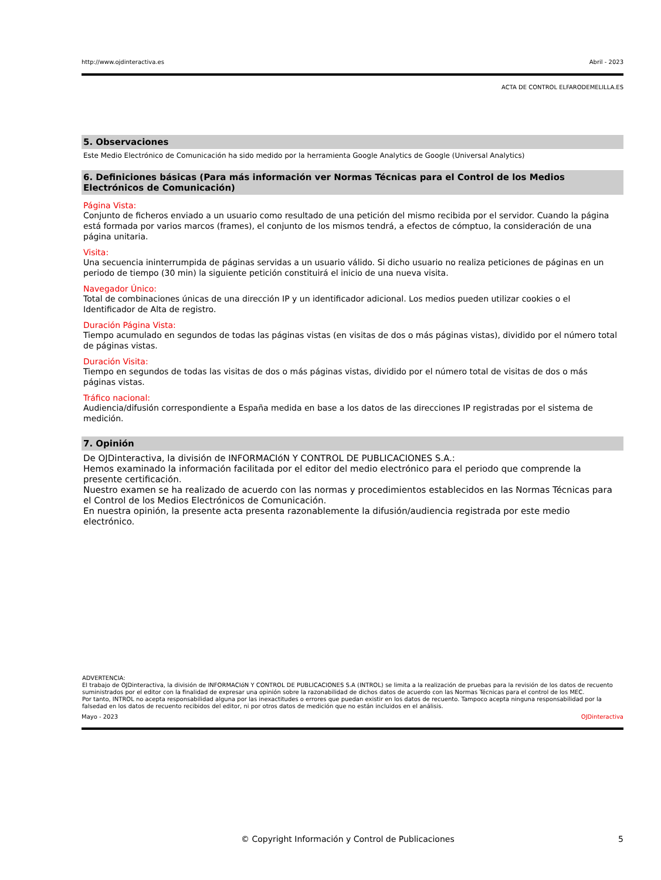http://www.ojdinteractiva.es Abril - 2023
ACTA DE CONTROL ELFARODEMELILLA.ES
5. Observaciones
Este Medio Electrónico de Comunicación ha sido medido por la herramienta Google Analytics de Google (Universal Analytics)
6. Definiciones básicas (Para más información ver Normas Técnicas para el Control de los Medios Electrónicos de Comunicación)
Página Vista:
Conjunto de ficheros enviado a un usuario como resultado de una petición del mismo recibida por el servidor. Cuando la página está formada por varios marcos (frames), el conjunto de los mismos tendrá, a efectos de cómptuo, la consideración de una página unitaria.
Visita:
Una secuencia ininterrumpida de páginas servidas a un usuario válido. Si dicho usuario no realiza peticiones de páginas en un periodo de tiempo (30 min) la siguiente petición constituirá el inicio de una nueva visita.
Navegador Único:
Total de combinaciones únicas de una dirección IP y un identificador adicional. Los medios pueden utilizar cookies o el Identificador de Alta de registro.
Duración Página Vista:
Tiempo acumulado en segundos de todas las páginas vistas (en visitas de dos o más páginas vistas), dividido por el número total de páginas vistas.
Duración Visita:
Tiempo en segundos de todas las visitas de dos o más páginas vistas, dividido por el número total de visitas de dos o más páginas vistas.
Tráfico nacional:
Audiencia/difusión correspondiente a España medida en base a los datos de las direcciones IP registradas por el sistema de medición.
7. Opinión
De OJDinteractiva, la división de INFORMACIóN Y CONTROL DE PUBLICACIONES S.A.:
Hemos examinado la información facilitada por el editor del medio electrónico para el periodo que comprende la presente certificación.
Nuestro examen se ha realizado de acuerdo con las normas y procedimientos establecidos en las Normas Técnicas para el Control de los Medios Electrónicos de Comunicación.
En nuestra opinión, la presente acta presenta razonablemente la difusión/audiencia registrada por este medio electrónico.
ADVERTENCIA:
El trabajo de OJDinteractiva, la división de INFORMACIóN Y CONTROL DE PUBLICACIONES S.A (INTROL) se limita a la realización de pruebas para la revisión de los datos de recuento suministrados por el editor con la finalidad de expresar una opinión sobre la razonabilidad de dichos datos de acuerdo con las Normas Técnicas para el control de los MEC.
Por tanto, INTROL no acepta responsabilidad alguna por las inexactitudes o errores que puedan existir en los datos de recuento. Tampoco acepta ninguna responsabilidad por la falsedad en los datos de recuento recibidos del editor, ni por otros datos de medición que no están incluidos en el análisis.
Mayo - 2023 OJDinteractiva
© Copyright Información y Control de Publicaciones 5